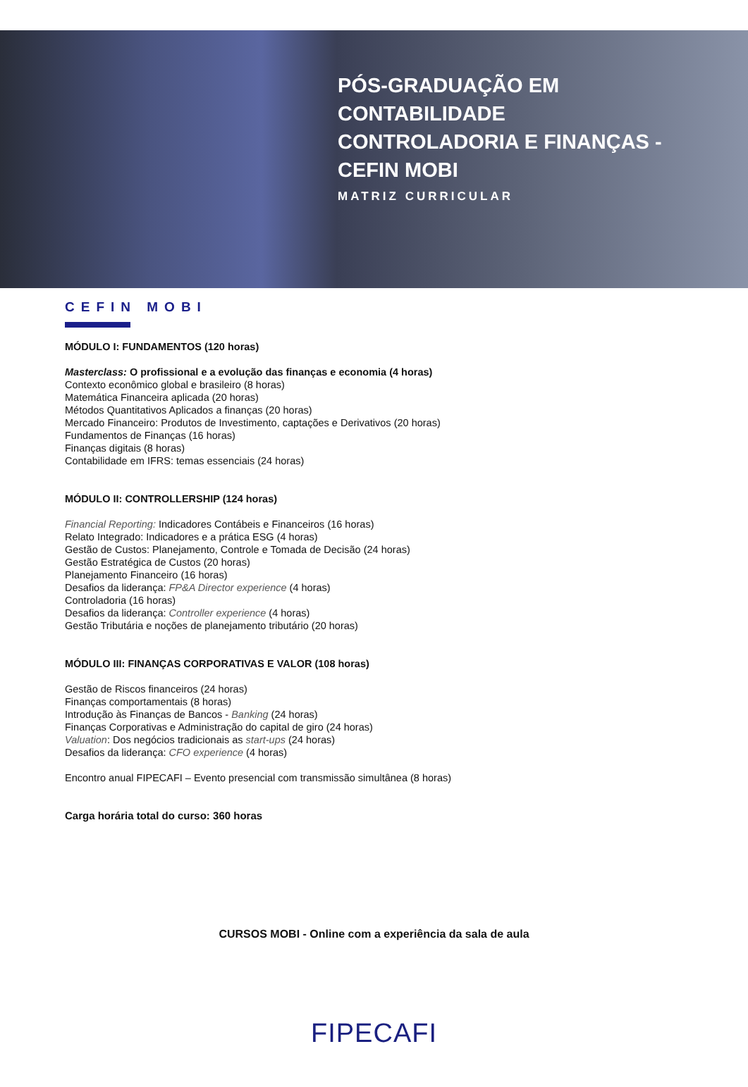PÓS-GRADUAÇÃO EM
CONTABILIDADE
CONTROLADORIA E FINANÇAS -
CEFIN MOBI
MATRIZ CURRICULAR
CEFIN MOBI
MÓDULO I: FUNDAMENTOS (120 horas)
Masterclass: O profissional e a evolução das finanças e economia (4 horas)
Contexto econômico global e brasileiro (8 horas)
Matemática Financeira aplicada (20 horas)
Métodos Quantitativos Aplicados a finanças (20 horas)
Mercado Financeiro: Produtos de Investimento, captações e Derivativos (20 horas)
Fundamentos de Finanças (16 horas)
Finanças digitais (8 horas)
Contabilidade em IFRS: temas essenciais (24 horas)
MÓDULO II: CONTROLLERSHIP (124 horas)
Financial Reporting: Indicadores Contábeis e Financeiros (16 horas)
Relato Integrado: Indicadores e a prática ESG (4 horas)
Gestão de Custos: Planejamento, Controle e Tomada de Decisão (24 horas)
Gestão Estratégica de Custos (20 horas)
Planejamento Financeiro (16 horas)
Desafios da liderança: FP&A Director experience (4 horas)
Controladoria (16 horas)
Desafios da liderança: Controller experience (4 horas)
Gestão Tributária e noções de planejamento tributário (20 horas)
MÓDULO III: FINANÇAS CORPORATIVAS E VALOR (108 horas)
Gestão de Riscos financeiros (24 horas)
Finanças comportamentais (8 horas)
Introdução às Finanças de Bancos - Banking (24 horas)
Finanças Corporativas e Administração do capital de giro (24 horas)
Valuation: Dos negócios tradicionais as start-ups (24 horas)
Desafios da liderança: CFO experience (4 horas)
Encontro anual FIPECAFI – Evento presencial com transmissão simultânea (8 horas)
Carga horária total do curso: 360 horas
CURSOS MOBI - Online com a experiência da sala de aula
FIPECAFI